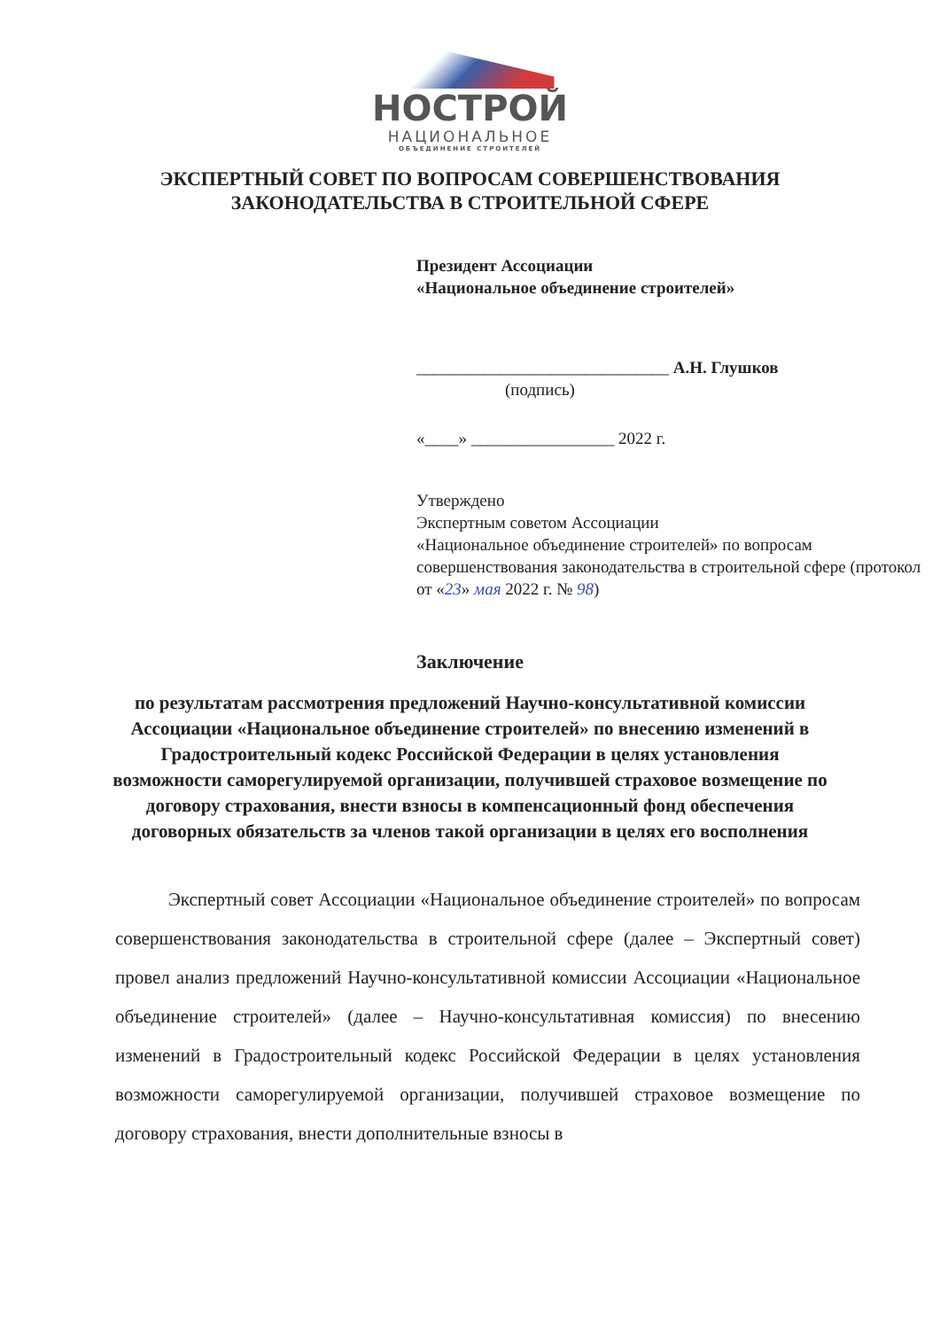НОСТРОЙ
НАЦИОНАЛЬНОЕ
ОБЪЕДИНЕНИЕ СТРОИТЕЛЕЙ
ЭКСПЕРТНЫЙ СОВЕТ ПО ВОПРОСАМ СОВЕРШЕНСТВОВАНИЯ
ЗАКОНОДАТЕЛЬСТВА В СТРОИТЕЛЬНОЙ СФЕРЕ
Президент Ассоциации
«Национальное объединение строителей»
______________________________ А.Н. Глушков
(подпись)
«____» _________________ 2022 г.
Утверждено
Экспертным советом Ассоциации
«Национальное объединение строителей» по вопросам совершенствования законодательства в строительной сфере (протокол от «23» мая 2022 г. № 98)
Заключение
по результатам рассмотрения предложений Научно-консультативной комиссии Ассоциации «Национальное объединение строителей» по внесению изменений в Градостроительный кодекс Российской Федерации в целях установления возможности саморегулируемой организации, получившей страховое возмещение по договору страхования, внести взносы в компенсационный фонд обеспечения договорных обязательств за членов такой организации в целях его восполнения
Экспертный совет Ассоциации «Национальное объединение строителей» по вопросам совершенствования законодательства в строительной сфере (далее – Экспертный совет) провел анализ предложений Научно-консультативной комиссии Ассоциации «Национальное объединение строителей» (далее – Научно-консультативная комиссия) по внесению изменений в Градостроительный кодекс Российской Федерации в целях установления возможности саморегулируемой организации, получившей страховое возмещение по договору страхования, внести дополнительные взносы в